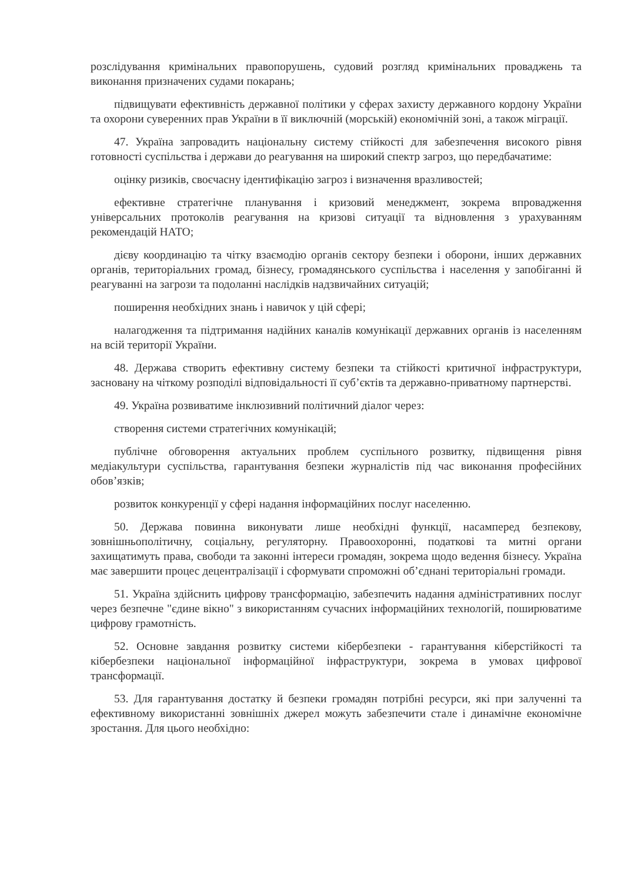розслідування кримінальних правопорушень, судовий розгляд кримінальних проваджень та виконання призначених судами покарань;
підвищувати ефективність державної політики у сферах захисту державного кордону України та охорони суверенних прав України в її виключній (морській) економічній зоні, а також міграції.
47. Україна запровадить національну систему стійкості для забезпечення високого рівня готовності суспільства і держави до реагування на широкий спектр загроз, що передбачатиме:
оцінку ризиків, своєчасну ідентифікацію загроз і визначення вразливостей;
ефективне стратегічне планування і кризовий менеджмент, зокрема впровадження універсальних протоколів реагування на кризові ситуації та відновлення з урахуванням рекомендацій НАТО;
дієву координацію та чітку взаємодію органів сектору безпеки і оборони, інших державних органів, територіальних громад, бізнесу, громадянського суспільства і населення у запобіганні й реагуванні на загрози та подоланні наслідків надзвичайних ситуацій;
поширення необхідних знань і навичок у цій сфері;
налагодження та підтримання надійних каналів комунікації державних органів із населенням на всій території України.
48. Держава створить ефективну систему безпеки та стійкості критичної інфраструктури, засновану на чіткому розподілі відповідальності її суб’єктів та державно-приватному партнерстві.
49. Україна розвиватиме інклюзивний політичний діалог через:
створення системи стратегічних комунікацій;
публічне обговорення актуальних проблем суспільного розвитку, підвищення рівня медіакультури суспільства, гарантування безпеки журналістів під час виконання професійних обов’язків;
розвиток конкуренції у сфері надання інформаційних послуг населенню.
50. Держава повинна виконувати лише необхідні функції, насамперед безпекову, зовнішньополітичну, соціальну, регуляторну. Правоохоронні, податкові та митні органи захищатимуть права, свободи та законні інтереси громадян, зокрема щодо ведення бізнесу. Україна має завершити процес децентралізації і сформувати спроможні об’єднані територіальні громади.
51. Україна здійснить цифрову трансформацію, забезпечить надання адміністративних послуг через безпечне "єдине вікно" з використанням сучасних інформаційних технологій, поширюватиме цифрову грамотність.
52. Основне завдання розвитку системи кібербезпеки - гарантування кіберстійкості та кібербезпеки національної інформаційної інфраструктури, зокрема в умовах цифрової трансформації.
53. Для гарантування достатку й безпеки громадян потрібні ресурси, які при залученні та ефективному використанні зовнішніх джерел можуть забезпечити стале і динамічне економічне зростання. Для цього необхідно: